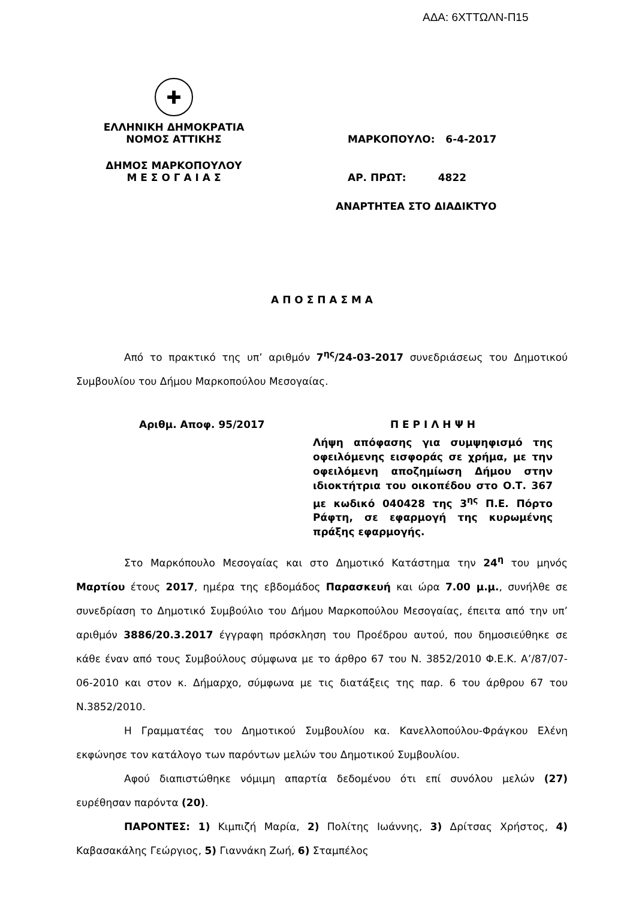ΑΔΑ: 6ΧΤΤΩΛΝ-Π15
✚
ΕΛΛΗΝΙΚΗ ΔΗΜΟΚΡΑΤΙΑ
ΝΟΜΟΣ ΑΤΤΙΚΗΣ
ΜΑΡΚΟΠΟΥΛΟ: 6-4-2017
ΔΗΜΟΣ ΜΑΡΚΟΠΟΥΛΟΥ
Μ Ε Σ Ο Γ Α Ι Α Σ
ΑΡ. ΠΡΩΤ: 4822
ΑΝΑΡΤΗΤΕΑ ΣΤΟ ΔΙΑΔΙΚΤΥΟ
Α Π Ο Σ Π Α Σ Μ Α
Από το πρακτικό της υπ’ αριθμόν 7<sup>ης</sup>/24-03-2017 συνεδριάσεως του Δημοτικού Συμβουλίου του Δήμου Μαρκοπούλου Μεσογαίας.
Αριθμ. Αποφ. 95/2017 Π Ε Ρ Ι Λ Η Ψ Η
Λήψη απόφασης για συμψηφισμό της οφειλόμενης εισφοράς σε χρήμα, με την οφειλόμενη αποζημίωση Δήμου στην ιδιοκτήτρια του οικοπέδου στο Ο.Τ. 367 με κωδικό 040428 της 3<sup>ης</sup> Π.Ε. Πόρτο Ράφτη, σε εφαρμογή της κυρωμένης πράξης εφαρμογής.
Στο Μαρκόπουλο Μεσογαίας και στο Δημοτικό Κατάστημα την 24<sup>η</sup> του μηνός Μαρτίου έτους 2017, ημέρα της εβδομάδος Παρασκευή και ώρα 7.00 μ.μ., συνήλθε σε συνεδρίαση το Δημοτικό Συμβούλιο του Δήμου Μαρκοπούλου Μεσογαίας, έπειτα από την υπ’ αριθμόν 3886/20.3.2017 έγγραφη πρόσκληση του Προέδρου αυτού, που δημοσιεύθηκε σε κάθε έναν από τους Συμβούλους σύμφωνα με το άρθρο 67 του Ν. 3852/2010 Φ.Ε.Κ. Α’/87/07-06-2010 και στον κ. Δήμαρχο, σύμφωνα με τις διατάξεις της παρ. 6 του άρθρου 67 του Ν.3852/2010.
Η Γραμματέας του Δημοτικού Συμβουλίου κα. Κανελλοπούλου-Φράγκου Ελένη εκφώνησε τον κατάλογο των παρόντων μελών του Δημοτικού Συμβουλίου.
Αφού διαπιστώθηκε νόμιμη απαρτία δεδομένου ότι επί συνόλου μελών (27) ευρέθησαν παρόντα (20).
ΠΑΡΟΝΤΕΣ: 1) Κιμπιζή Μαρία, 2) Πολίτης Ιωάννης, 3) Δρίτσας Χρήστος, 4) Καβασακάλης Γεώργιος, 5) Γιαννάκη Ζωή, 6) Σταμπέλος